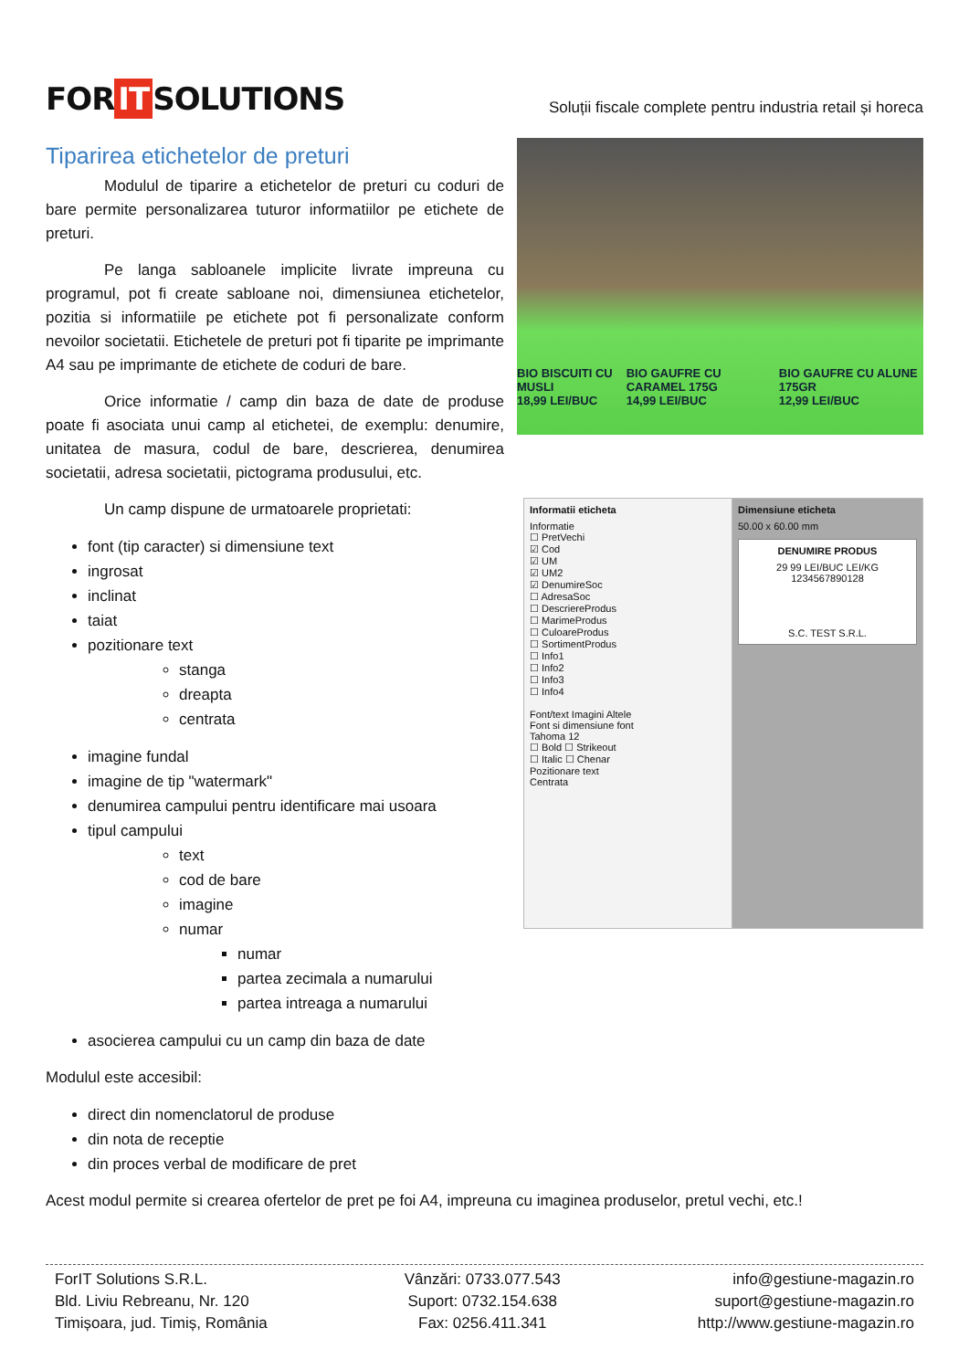FOR IT SOLUTIONS
Soluții fiscale complete pentru industria retail și horeca
Tiparirea etichetelor de preturi
BIO BISCUITI CU MUSLI
18,99 LEI/BUC
BIO GAUFRE CU CARAMEL 175G
14,99 LEI/BUC
BIO GAUFRE CU ALUNE 175GR
12,99 LEI/BUC
Modulul de tiparire a etichetelor de preturi cu coduri de bare permite personalizarea tuturor informatiilor pe etichete de preturi.
Pe langa sabloanele implicite livrate impreuna cu programul, pot fi create sabloane noi, dimensiunea etichetelor, pozitia si informatiile pe etichete pot fi personalizate conform nevoilor societatii. Etichetele de preturi pot fi tiparite pe imprimante A4 sau pe imprimante de etichete de coduri de bare.
Orice informatie / camp din baza de date de produse poate fi asociata unui camp al etichetei, de exemplu: denumire, unitatea de masura, codul de bare, descrierea, denumirea societatii, adresa societatii, pictograma produsului, etc.
Informatii eticheta
Informatie
☐ PretVechi
☑ Cod
☑ UM
☑ UM2
☑ DenumireSoc
☐ AdresaSoc
☐ DescriereProdus
☐ MarimeProdus
☐ CuloareProdus
☐ SortimentProdus
☐ Info1
☐ Info2
☐ Info3
☐ Info4
Font/text Imagini Altele
Font si dimensiune font
Tahoma 12
☐ Bold ☐ Strikeout
☐ Italic ☐ Chenar
Pozitionare text
Centrata
Dimensiune eticheta
50.00 x 60.00 mm
DENUMIRE PRODUS
29 99 LEI/BUC LEI/KG
1234567890128
S.C. TEST S.R.L.
Un camp dispune de urmatoarele proprietati:
font (tip caracter) si dimensiune text
ingrosat
inclinat
taiat
pozitionare text
stanga
dreapta
centrata
imagine fundal
imagine de tip "watermark"
denumirea campului pentru identificare mai usoara
tipul campului
text
cod de bare
imagine
numar
numar
partea zecimala a numarului
partea intreaga a numarului
asocierea campului cu un camp din baza de date
Modulul este accesibil:
direct din nomenclatorul de produse
din nota de receptie
din proces verbal de modificare de pret
Acest modul permite si crearea ofertelor de pret pe foi A4, impreuna cu imaginea produselor, pretul vechi, etc.!
ForIT Solutions S.R.L.
Bld. Liviu Rebreanu, Nr. 120
Timișoara, jud. Timiș, România
Vânzări: 0733.077.543
Suport: 0732.154.638
Fax: 0256.411.341
info@gestiune-magazin.ro
suport@gestiune-magazin.ro
http://www.gestiune-magazin.ro